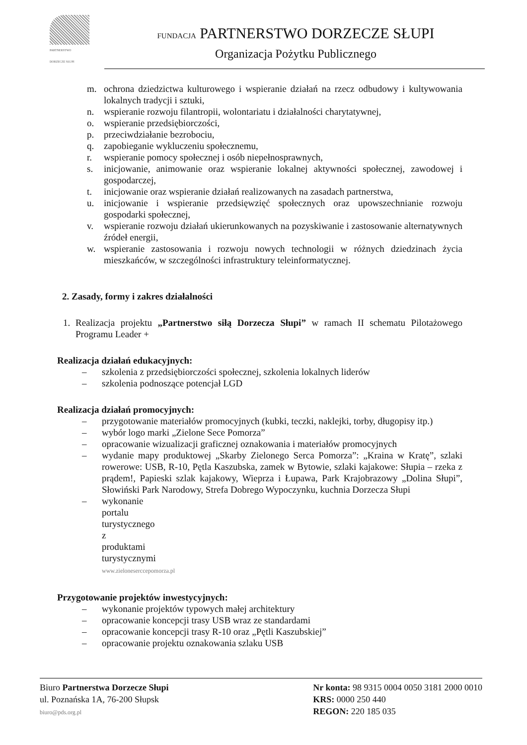PARTNERSTWO
DORZECZE SŁUPI
FUNDACJA PARTNERSTWO DORZECZE SŁUPI
Organizacja Pożytku Publicznego
m. ochrona dziedzictwa kulturowego i wspieranie działań na rzecz odbudowy i kultywowania lokalnych tradycji i sztuki,
n. wspieranie rozwoju filantropii, wolontariatu i działalności charytatywnej,
o. wspieranie przedsiębiorczości,
p. przeciwdziałanie bezrobociu,
q. zapobieganie wykluczeniu społecznemu,
r. wspieranie pomocy społecznej i osób niepełnosprawnych,
s. inicjowanie, animowanie oraz wspieranie lokalnej aktywności społecznej, zawodowej i gospodarczej,
t. inicjowanie oraz wspieranie działań realizowanych na zasadach partnerstwa,
u. inicjowanie i wspieranie przedsięwzięć społecznych oraz upowszechnianie rozwoju gospodarki społecznej,
v. wspieranie rozwoju działań ukierunkowanych na pozyskiwanie i zastosowanie alternatywnych źródeł energii,
w. wspieranie zastosowania i rozwoju nowych technologii w różnych dziedzinach życia mieszkańców, w szczególności infrastruktury teleinformatycznej.
2. Zasady, formy i zakres działalności
1. Realizacja projektu „Partnerstwo siłą Dorzecza Słupi” w ramach II schematu Pilotażowego Programu Leader +
Realizacja działań edukacyjnych:
– szkolenia z przedsiębiorczości społecznej, szkolenia lokalnych liderów
– szkolenia podnoszące potencjał LGD
Realizacja działań promocyjnych:
– przygotowanie materiałów promocyjnych (kubki, teczki, naklejki, torby, długopisy itp.)
– wybór logo marki „Zielone Sece Pomorza”
– opracowanie wizualizacji graficznej oznakowania i materiałów promocyjnych
– wydanie mapy produktowej „Skarby Zielonego Serca Pomorza”: „Kraina w Kratę”, szlaki rowerowe: USB, R-10, Pętla Kaszubska, zamek w Bytowie, szlaki kajakowe: Słupia – rzeka z prądem!, Papieski szlak kajakowy, Wieprza i Łupawa, Park Krajobrazowy „Dolina Słupi”, Słowiński Park Narodowy, Strefa Dobrego Wypoczynku, kuchnia Dorzecza Słupi
– wykonanie portalu turystycznego z produktami turystycznymi www.zieloneserccepomorza.pl
Przygotowanie projektów inwestycyjnych:
– wykonanie projektów typowych małej architektury
– opracowanie koncepcji trasy USB wraz ze standardami
– opracowanie koncepcji trasy R-10 oraz „Pętli Kaszubskiej”
– opracowanie projektu oznakowania szlaku USB
Biuro Partnerstwa Dorzecze Słupi
ul. Poznańska 1A, 76-200 Słupsk
biuro@pds.org.pl
Nr konta: 98 9315 0004 0050 3181 2000 0010
KRS: 0000 250 440
REGON: 220 185 035